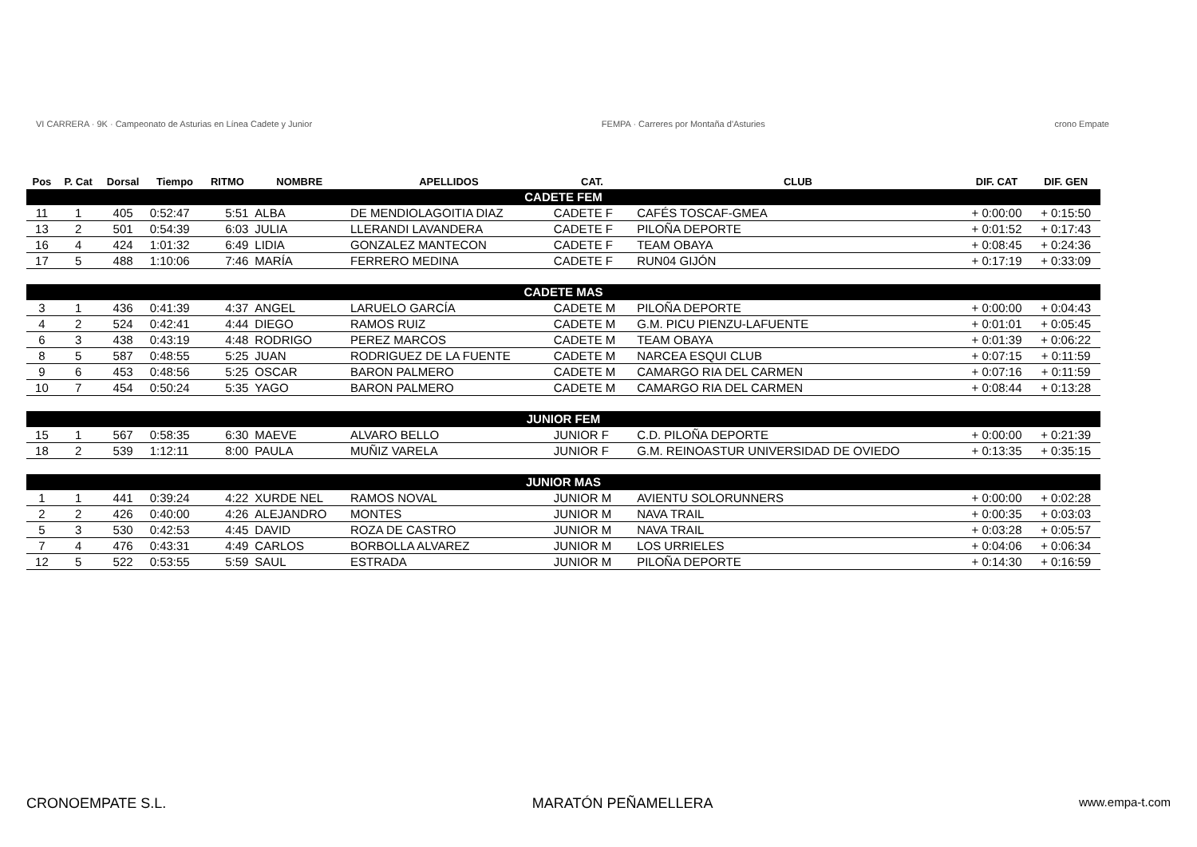VI CARRERA · 9K · Campeonato de Asturias en Línea Cadete y Junior
FEMPA · Carreres por Montaña d'Asturies
crono Empate
| Pos | P. Cat | Dorsal | Tiempo | RITMO | NOMBRE | APELLIDOS | CAT. | CLUB | DIF. CAT | DIF. GEN |
| --- | --- | --- | --- | --- | --- | --- | --- | --- | --- | --- |
| CADETE FEM | | | | | | | | | | |
| 11 | 1 | 405 | 0:52:47 | 5:51 | ALBA | DE MENDIOLAGOITIA DIAZ | CADETE F | CAFÉS TOSCAF-GMEA | + 0:00:00 | + 0:15:50 |
| 13 | 2 | 501 | 0:54:39 | 6:03 | JULIA | LLERANDI LAVANDERA | CADETE F | PILOÑA DEPORTE | + 0:01:52 | + 0:17:43 |
| 16 | 4 | 424 | 1:01:32 | 6:49 | LIDIA | GONZALEZ MANTECON | CADETE F | TEAM OBAYA | + 0:08:45 | + 0:24:36 |
| 17 | 5 | 488 | 1:10:06 | 7:46 | MARÍA | FERRERO MEDINA | CADETE F | RUN04 GIJÓN | + 0:17:19 | + 0:33:09 |
| CADETE MAS | | | | | | | | | | |
| 3 | 1 | 436 | 0:41:39 | 4:37 | ANGEL | LARUELO GARCÍA | CADETE M | PILOÑA DEPORTE | + 0:00:00 | + 0:04:43 |
| 4 | 2 | 524 | 0:42:41 | 4:44 | DIEGO | RAMOS RUIZ | CADETE M | G.M. PICU PIENZU-LAFUENTE | + 0:01:01 | + 0:05:45 |
| 6 | 3 | 438 | 0:43:19 | 4:48 | RODRIGO | PEREZ MARCOS | CADETE M | TEAM OBAYA | + 0:01:39 | + 0:06:22 |
| 8 | 5 | 587 | 0:48:55 | 5:25 | JUAN | RODRIGUEZ DE LA FUENTE | CADETE M | NARCEA ESQUI CLUB | + 0:07:15 | + 0:11:59 |
| 9 | 6 | 453 | 0:48:56 | 5:25 | OSCAR | BARON PALMERO | CADETE M | CAMARGO RIA DEL CARMEN | + 0:07:16 | + 0:11:59 |
| 10 | 7 | 454 | 0:50:24 | 5:35 | YAGO | BARON PALMERO | CADETE M | CAMARGO RIA DEL CARMEN | + 0:08:44 | + 0:13:28 |
| JUNIOR FEM | | | | | | | | | | |
| 15 | 1 | 567 | 0:58:35 | 6:30 | MAEVE | ALVARO BELLO | JUNIOR F | C.D. PILOÑA DEPORTE | + 0:00:00 | + 0:21:39 |
| 18 | 2 | 539 | 1:12:11 | 8:00 | PAULA | MUÑIZ VARELA | JUNIOR F | G.M. REINOASTUR UNIVERSIDAD DE OVIEDO | + 0:13:35 | + 0:35:15 |
| JUNIOR MAS | | | | | | | | | | |
| 1 | 1 | 441 | 0:39:24 | 4:22 | XURDE NEL | RAMOS NOVAL | JUNIOR M | AVIENTU SOLORUNNERS | + 0:00:00 | + 0:02:28 |
| 2 | 2 | 426 | 0:40:00 | 4:26 | ALEJANDRO | MONTES | JUNIOR M | NAVA TRAIL | + 0:00:35 | + 0:03:03 |
| 5 | 3 | 530 | 0:42:53 | 4:45 | DAVID | ROZA DE CASTRO | JUNIOR M | NAVA TRAIL | + 0:03:28 | + 0:05:57 |
| 7 | 4 | 476 | 0:43:31 | 4:49 | CARLOS | BORBOLLA ALVAREZ | JUNIOR M | LOS URRIELES | + 0:04:06 | + 0:06:34 |
| 12 | 5 | 522 | 0:53:55 | 5:59 | SAUL | ESTRADA | JUNIOR M | PILOÑA DEPORTE | + 0:14:30 | + 0:16:59 |
CRONOEMPATE S.L. MARATÓN PEÑAMELLERA www.empa-t.com